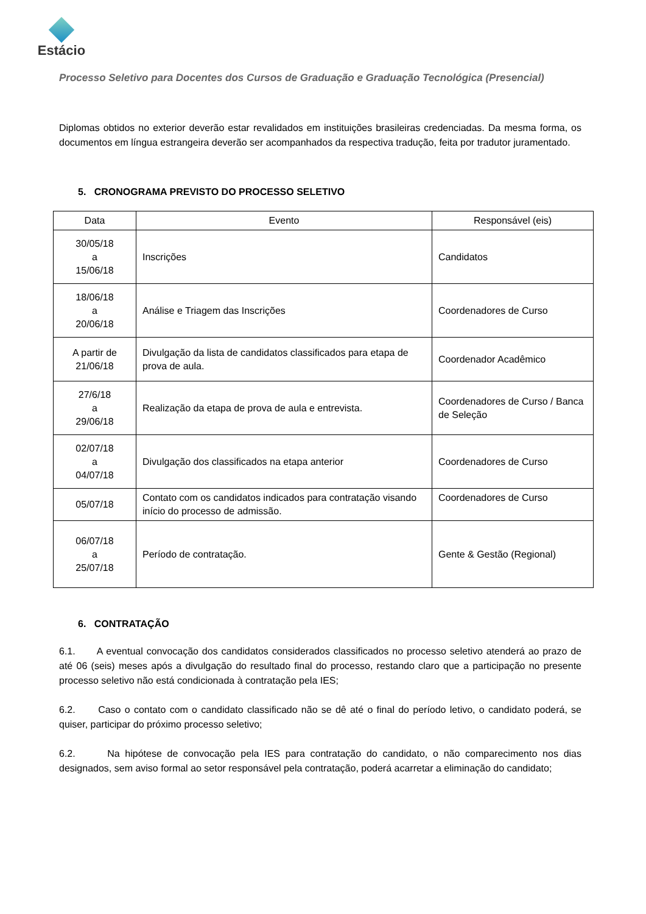Estácio
Processo Seletivo para Docentes dos Cursos de Graduação e Graduação Tecnológica (Presencial)
Diplomas obtidos no exterior deverão estar revalidados em instituições brasileiras credenciadas. Da mesma forma, os documentos em língua estrangeira deverão ser acompanhados da respectiva tradução, feita por tradutor juramentado.
5. CRONOGRAMA PREVISTO DO PROCESSO SELETIVO
| Data | Evento | Responsável (eis) |
| --- | --- | --- |
| 30/05/18 a 15/06/18 | Inscrições | Candidatos |
| 18/06/18 a 20/06/18 | Análise e Triagem das Inscrições | Coordenadores de Curso |
| A partir de 21/06/18 | Divulgação da lista de candidatos classificados para etapa de prova de aula. | Coordenador Acadêmico |
| 27/6/18 a 29/06/18 | Realização da etapa de prova de aula e entrevista. | Coordenadores de Curso / Banca de Seleção |
| 02/07/18 a 04/07/18 | Divulgação dos classificados na etapa anterior | Coordenadores de Curso |
| 05/07/18 | Contato com os candidatos indicados para contratação visando início do processo de admissão. | Coordenadores de Curso |
| 06/07/18 a 25/07/18 | Período de contratação. | Gente & Gestão (Regional) |
6. CONTRATAÇÃO
6.1. A eventual convocação dos candidatos considerados classificados no processo seletivo atenderá ao prazo de até 06 (seis) meses após a divulgação do resultado final do processo, restando claro que a participação no presente processo seletivo não está condicionada à contratação pela IES;
6.2. Caso o contato com o candidato classificado não se dê até o final do período letivo, o candidato poderá, se quiser, participar do próximo processo seletivo;
6.2. Na hipótese de convocação pela IES para contratação do candidato, o não comparecimento nos dias designados, sem aviso formal ao setor responsável pela contratação, poderá acarretar a eliminação do candidato;